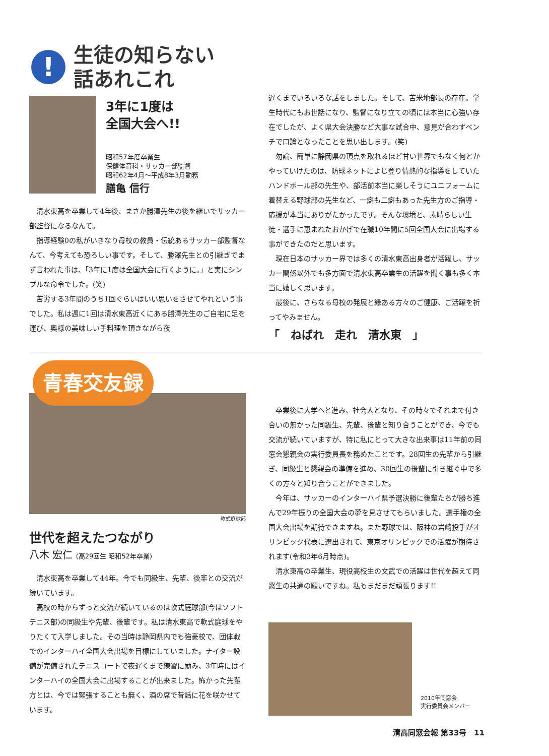!
生徒の知らない
話あれこれ
3年に1度は
全国大会へ!!
昭和57年度卒業生
保健体育科・サッカー部監督
昭和62年4月～平成8年3月勤務
膳亀 信行
清水東高を卒業して4年後、まさか勝澤先生の後を継いでサッカー部監督になるなんて。
指導経験0の私がいきなり母校の教員・伝統あるサッカー部監督なんて、今考えても恐ろしい事です。そして、勝澤先生との引継ぎでまず言われた事は、「3年に1度は全国大会に行くように。」と実にシンプルな命令でした。(笑)
苦労する3年間のうち1回ぐらいはいい思いをさせてやれという事でした。私は週に1回は清水東高近くにある勝澤先生のご自宅に足を運び、奥様の美味しい手料理を頂きながら夜
遅くまでいろいろな話をしました。そして、苦米地部長の存在。学生時代にもお世話になり、監督になり立ての頃には本当に心強い存在でしたが、よく県大会決勝など大事な試合中、意見が合わずベンチで口論となったことを思い出します。(笑)
勿論、簡単に静岡県の頂点を取れるほど甘い世界でもなく何とかやっていけたのは、防球ネットによじ登り情熱的な指導をしていたハンドボール部の先生や、部活前本当に楽しそうにユニフォームに着替える野球部の先生など、一癖も二癖もあった先生方のご指導・応援が本当にありがたかったです。そんな環境と、素晴らしい生徒・選手に恵まれたおかげで在職10年間に5回全国大会に出場する事ができたのだと思います。
現在日本のサッカー界では多くの清水東高出身者が活躍し、サッカー関係以外でも多方面で清水東高卒業生の活躍を聞く事も多く本当に嬉しく思います。
最後に、さらなる母校の発展と縁ある方々のご健康、ご活躍を祈ってやみません。
「　ねばれ　走れ　清水東　」
青春交友録
軟式庭球部
世代を超えたつながり
八木 宏仁 (高29回生 昭和52年卒業)
清水東高を卒業して44年。今でも同級生、先輩、後輩との交流が続いています。
高校の時からずっと交流が続いているのは軟式庭球部(今はソフトテニス部)の同級生や先輩、後輩です。私は清水東高で軟式庭球をやりたくて入学しました。その当時は静岡県内でも強豪校で、団体戦でのインターハイ全国大会出場を目標にしていました。ナイター設備が完備されたテニスコートで夜遅くまで練習に励み、3年時にはインターハイの全国大会に出場することが出来ました。怖かった先輩方とは、今では緊張することも無く、酒の席で昔話に花を咲かせています。
卒業後に大学へと進み、社会人となり、その時々でそれまで付き合いの無かった同級生、先輩、後輩と知り合うことができ、今でも交流が続いていますが、特に私にとって大きな出来事は11年前の同窓会懇親会の実行委員長を務めたことです。28回生の先輩から引継ぎ、同級生と懇親会の準備を進め、30回生の後輩に引き継ぐ中で多くの方々と知り合うことができました。
今年は、サッカーのインターハイ県予選決勝に後輩たちが勝ち進んで29年振りの全国大会の夢を見させてもらいました。選手権の全国大会出場を期待できますね。また野球では、阪神の岩崎投手がオリンピック代表に選出されて、東京オリンピックでの活躍が期待されます(令和3年6月時点)。
清水東高の卒業生、現役高校生の文武での活躍は世代を超えて同窓生の共通の願いですね。私もまだまだ頑張ります!!
2010年同窓会
実行委員会メンバー
清高同窓会報 第33号　11